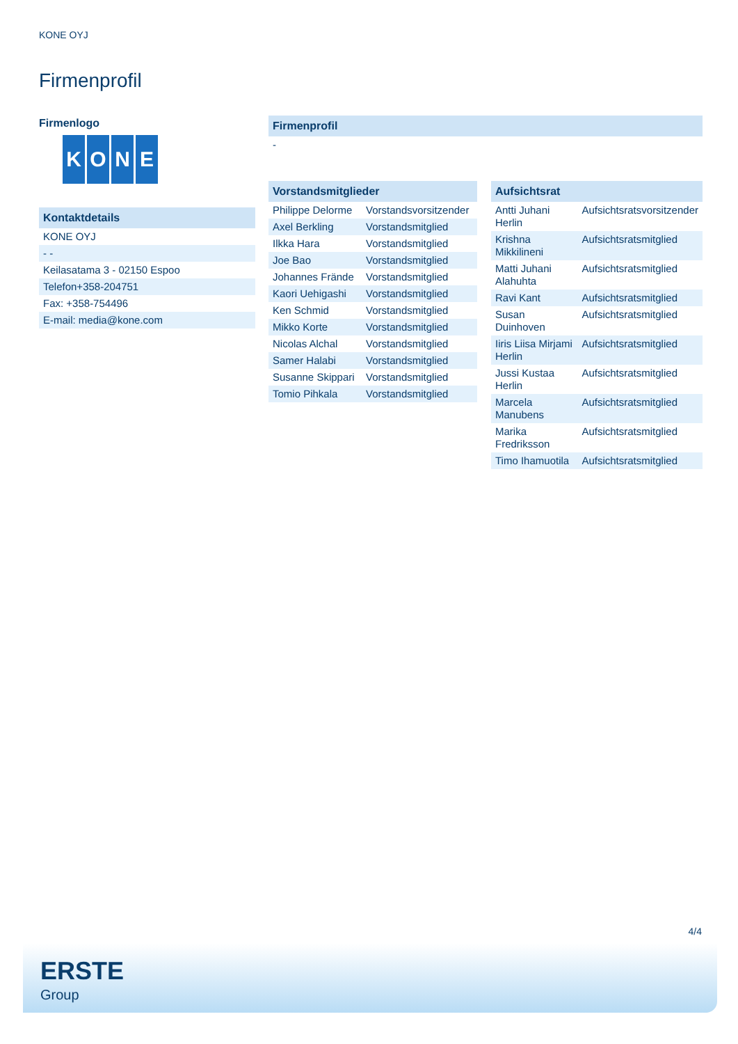KONE OYJ
Firmenprofil
Firmenlogo
KONE
| Kontaktdetails |
| --- |
| KONE OYJ |
| - - |
| Keilasatama 3 - 02150 Espoo |
| Telefon+358-204751 |
| Fax: +358-754496 |
| E-mail: media@kone.com |
| Firmenprofil |
| --- |
| - |
| Vorstandsmitglieder | |
| --- | --- |
| Philippe Delorme | Vorstandsvorsitzender |
| Axel Berkling | Vorstandsmitglied |
| Ilkka Hara | Vorstandsmitglied |
| Joe Bao | Vorstandsmitglied |
| Johannes Frände | Vorstandsmitglied |
| Kaori Uehigashi | Vorstandsmitglied |
| Ken Schmid | Vorstandsmitglied |
| Mikko Korte | Vorstandsmitglied |
| Nicolas Alchal | Vorstandsmitglied |
| Samer Halabi | Vorstandsmitglied |
| Susanne Skippari | Vorstandsmitglied |
| Tomio Pihkala | Vorstandsmitglied |
| Aufsichtsrat | |
| --- | --- |
| Antti Juhani Herlin | Aufsichtsratsvorsitzender |
| Krishna Mikkilineni | Aufsichtsratsmitglied |
| Matti Juhani Alahuhta | Aufsichtsratsmitglied |
| Ravi Kant | Aufsichtsratsmitglied |
| Susan Duinhoven | Aufsichtsratsmitglied |
| Iiris Liisa Mirjami Herlin | Aufsichtsratsmitglied |
| Jussi Kustaa Herlin | Aufsichtsratsmitglied |
| Marcela Manubens | Aufsichtsratsmitglied |
| Marika Fredriksson | Aufsichtsratsmitglied |
| Timo Ihamuotila | Aufsichtsratsmitglied |
4/4
ERSTE
Group